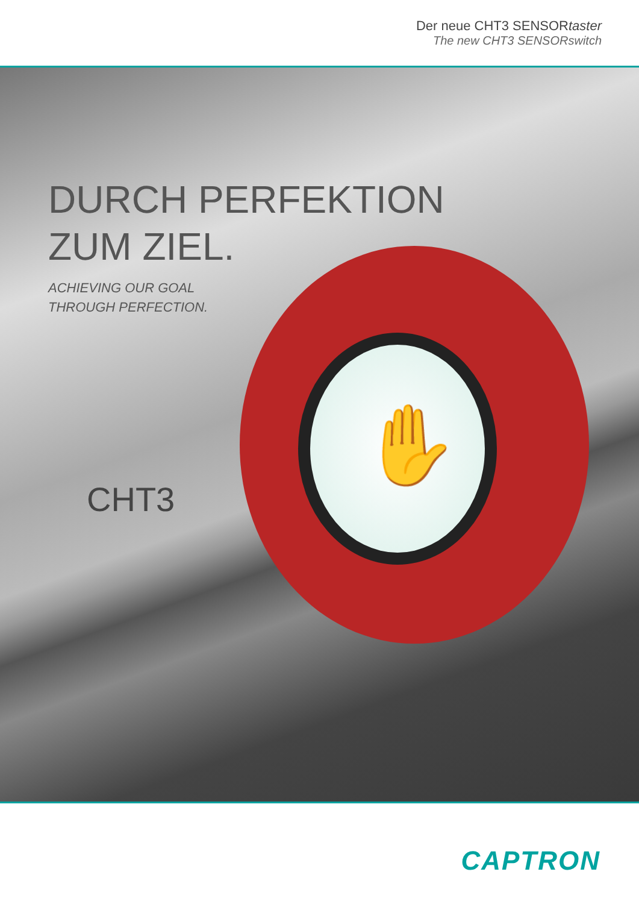Der neue CHT3 SENSORtaster
The new CHT3 SENSORswitch
✋
DURCH PERFEKTION
ZUM ZIEL.
ACHIEVING OUR GOAL
THROUGH PERFECTION.
CHT3
CAPTRON